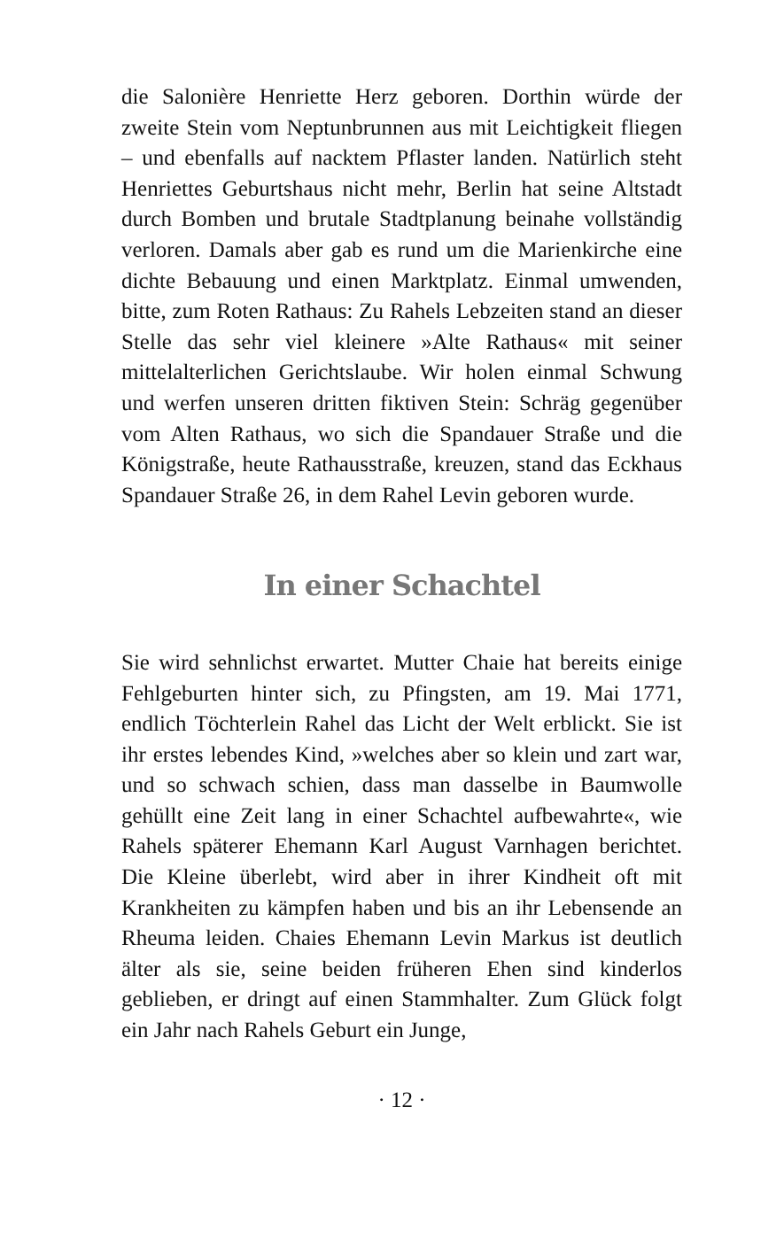die Salonière Henriette Herz geboren. Dorthin würde der zweite Stein vom Neptunbrunnen aus mit Leichtigkeit fliegen – und ebenfalls auf nacktem Pflaster landen. Natürlich steht Henriettes Geburtshaus nicht mehr, Berlin hat seine Altstadt durch Bomben und brutale Stadtplanung beinahe vollständig verloren. Damals aber gab es rund um die Marienkirche eine dichte Bebauung und einen Marktplatz. Einmal umwenden, bitte, zum Roten Rathaus: Zu Rahels Lebzeiten stand an dieser Stelle das sehr viel kleinere »Alte Rathaus« mit seiner mittelalterlichen Gerichtslaube. Wir holen einmal Schwung und werfen unseren dritten fiktiven Stein: Schräg gegenüber vom Alten Rathaus, wo sich die Spandauer Straße und die Königstraße, heute Rathausstraße, kreuzen, stand das Eckhaus Spandauer Straße 26, in dem Rahel Levin geboren wurde.
In einer Schachtel
Sie wird sehnlichst erwartet. Mutter Chaie hat bereits einige Fehlgeburten hinter sich, zu Pfingsten, am 19. Mai 1771, endlich Töchterlein Rahel das Licht der Welt erblickt. Sie ist ihr erstes lebendes Kind, »welches aber so klein und zart war, und so schwach schien, dass man dasselbe in Baumwolle gehüllt eine Zeit lang in einer Schachtel aufbewahrte«, wie Rahels späterer Ehemann Karl August Varnhagen berichtet. Die Kleine überlebt, wird aber in ihrer Kindheit oft mit Krankheiten zu kämpfen haben und bis an ihr Lebensende an Rheuma leiden. Chaies Ehemann Levin Markus ist deutlich älter als sie, seine beiden früheren Ehen sind kinderlos geblieben, er dringt auf einen Stammhalter. Zum Glück folgt ein Jahr nach Rahels Geburt ein Junge,
· 12 ·